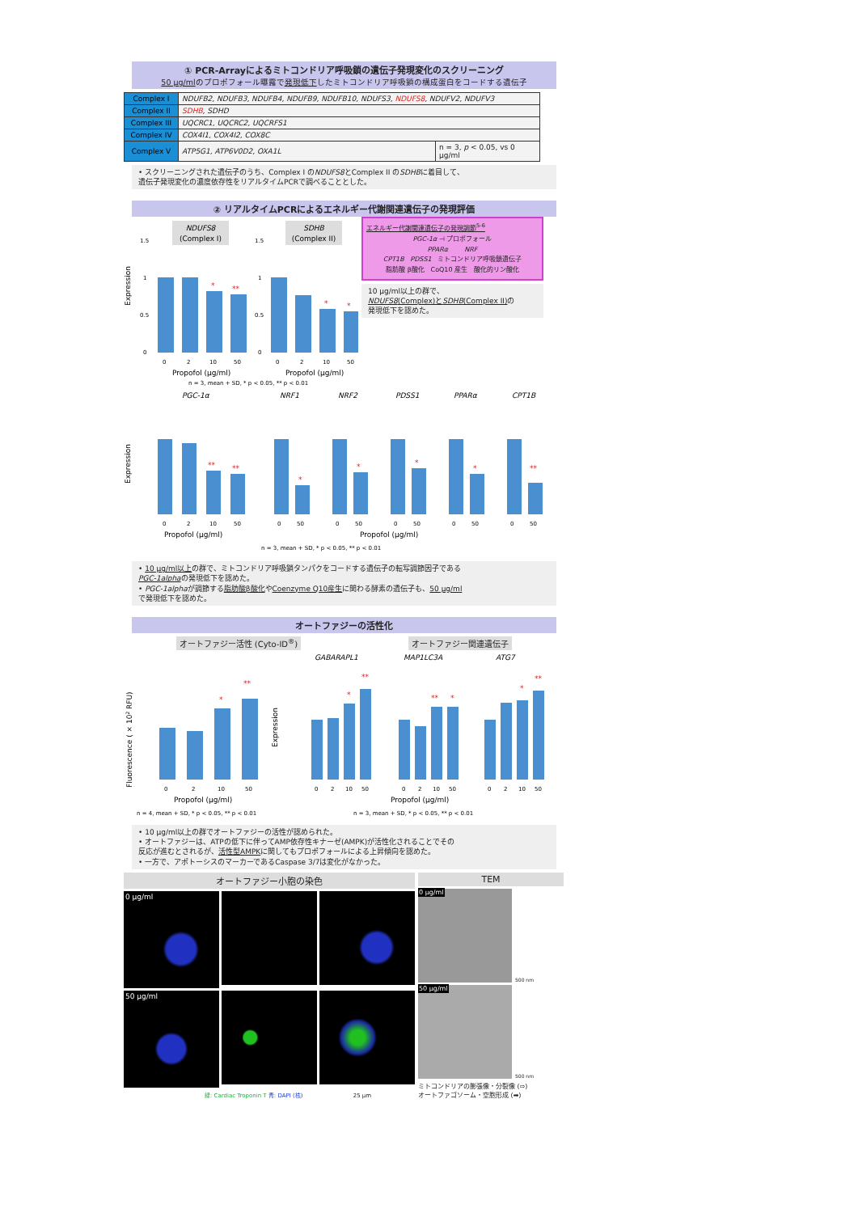① PCR-Arrayによるミトコンドリア呼吸鎖の遺伝子発現変化のスクリーニング
50 μg/mlのプロポフォール曝露で発現低下したミトコンドリア呼吸鎖の構成蛋白をコードする遺伝子
| Complex I | NDUFB2, NDUFB3, NDUFB4, NDUFB9, NDUFB10, NDUFS3, NDUFS8 , NDUFV2, NDUFV3 | |
| Complex II | SDHB , SDHD | |
| Complex III | UQCRC1, UQCRC2, UQCRFS1 | |
| Complex IV | COX4I1, COX4I2, COX8C | |
| Complex V | ATP5G1, ATP6V0D2, OXA1L | n = 3, p < 0.05, vs 0 μg/ml |
• スクリーニングされた遺伝子のうち、Complex I のNDUFS8とComplex II のSDHBに着目して、
遺伝子発現変化の濃度依存性をリアルタイムPCRで調べることとした。
② リアルタイムPCRによるエネルギー代謝関連遺伝子の発現評価
Expression
NDUFS8
(Complex I)
SDHB
(Complex II)
1.5
1
0.5
0
1.5
1
0.5
0
*
**
*
*
0
2
10
50
0
2
10
50
Propofol (μg/ml)
Propofol (μg/ml)
n = 3, mean + SD, * p < 0.05, ** p < 0.01
エネルギー代謝関連遺伝子の発現調節<sup>5-6</sup>
PGC-1α ⊣ プロポフォール
PPARα NRF
CPT1B PDSS1 ミトコンドリア呼吸鎖遺伝子
脂肪酸 β酸化 CoQ10 産生 酸化的リン酸化
10 μg/ml以上の群で、
NDUFS8(Complex)とSDHB(Complex II) の
発現低下を認めた。
Expression
PGC-1α
NRF1
NRF2
PDSS1
PPARα
CPT1B
**
**
*
*
*
*
**
0
2
10
50
0
50
0
50
0
50
0
50
0
50
Propofol (μg/ml)
Propofol (μg/ml)
n = 3, mean + SD, * p < 0.05, ** p < 0.01
• 10 μg/ml以上の群で、ミトコンドリア呼吸鎖タンパクをコードする遺伝子の転写調節因子である
PGC-1alphaの発現低下を認めた。
• PGC-1alphaが調節する脂肪酸β酸化やCoenzyme Q10産生に関わる酵素の遺伝子も、50 μg/ml
で発現低下を認めた。
オートファジーの活性化
オートファジー活性 (Cyto-ID<sup>®</sup>) オートファジー関連遺伝子
Fluorescence ( × 102 RFU)
GABARAPL1
MAP1LC3A
ATG7
Expression
*
**
*
**
**
*
*
**
0
2
10
50
0
2
10
50
0
2
10
50
0
2
10
50
Propofol (μg/ml)
Propofol (μg/ml)
n = 4, mean + SD, * p < 0.05, ** p < 0.01
n = 3, mean + SD, * p < 0.05, ** p < 0.01
• 10 μg/ml以上の群でオートファジーの活性が認められた。
• オートファジーは、ATPの低下に伴ってAMP依存性キナーゼ(AMPK)が活性化されることでその
反応が進むとされるが、活性型AMPKに関してもプロポフォールによる上昇傾向を認めた。
• 一方で、アポトーシスのマーカーであるCaspase 3/7は変化がなかった。
オートファジー小胞の染色
0 μg/ml
50 μg/ml
緑: Cardiac Troponin T 青: DAPI (核) 25 μm
TEM
0 μg/ml
500 nm
50 μg/ml
500 nm
ミトコンドリアの膨張像・分裂像 (⇨)
オートファゴソーム・空胞形成 (➡)